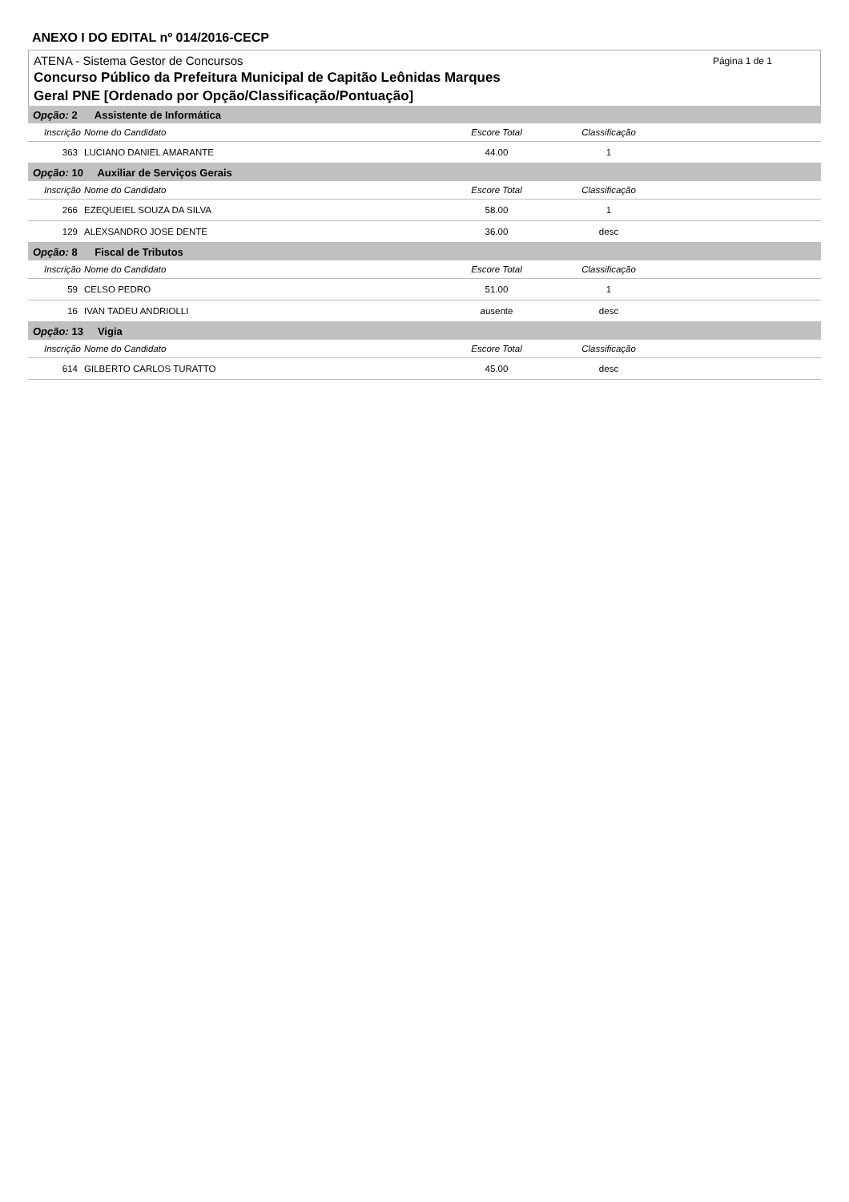ANEXO I DO EDITAL nº 014/2016-CECP
ATENA - Sistema Gestor de Concursos
Página 1 de 1
Concurso Público da Prefeitura Municipal de Capitão Leônidas Marques
Geral PNE [Ordenado por Opção/Classificação/Pontuação]
| Opção: 2 Assistente de Informática | | | | |
| Inscrição | Nome do Candidato | Escore Total | Classificação | |
| 363 | LUCIANO DANIEL AMARANTE | 44.00 | 1 | |
| Opção: 10 Auxiliar de Serviços Gerais | | | | |
| Inscrição | Nome do Candidato | Escore Total | Classificação | |
| 266 | EZEQUEIEL SOUZA DA SILVA | 58.00 | 1 | |
| 129 | ALEXSANDRO JOSE DENTE | 36.00 | desc | |
| Opção: 8 Fiscal de Tributos | | | | |
| Inscrição | Nome do Candidato | Escore Total | Classificação | |
| 59 | CELSO PEDRO | 51.00 | 1 | |
| 16 | IVAN TADEU ANDRIOLLI | ausente | desc | |
| Opção: 13 Vigia | | | | |
| Inscrição | Nome do Candidato | Escore Total | Classificação | |
| 614 | GILBERTO CARLOS TURATTO | 45.00 | desc | |